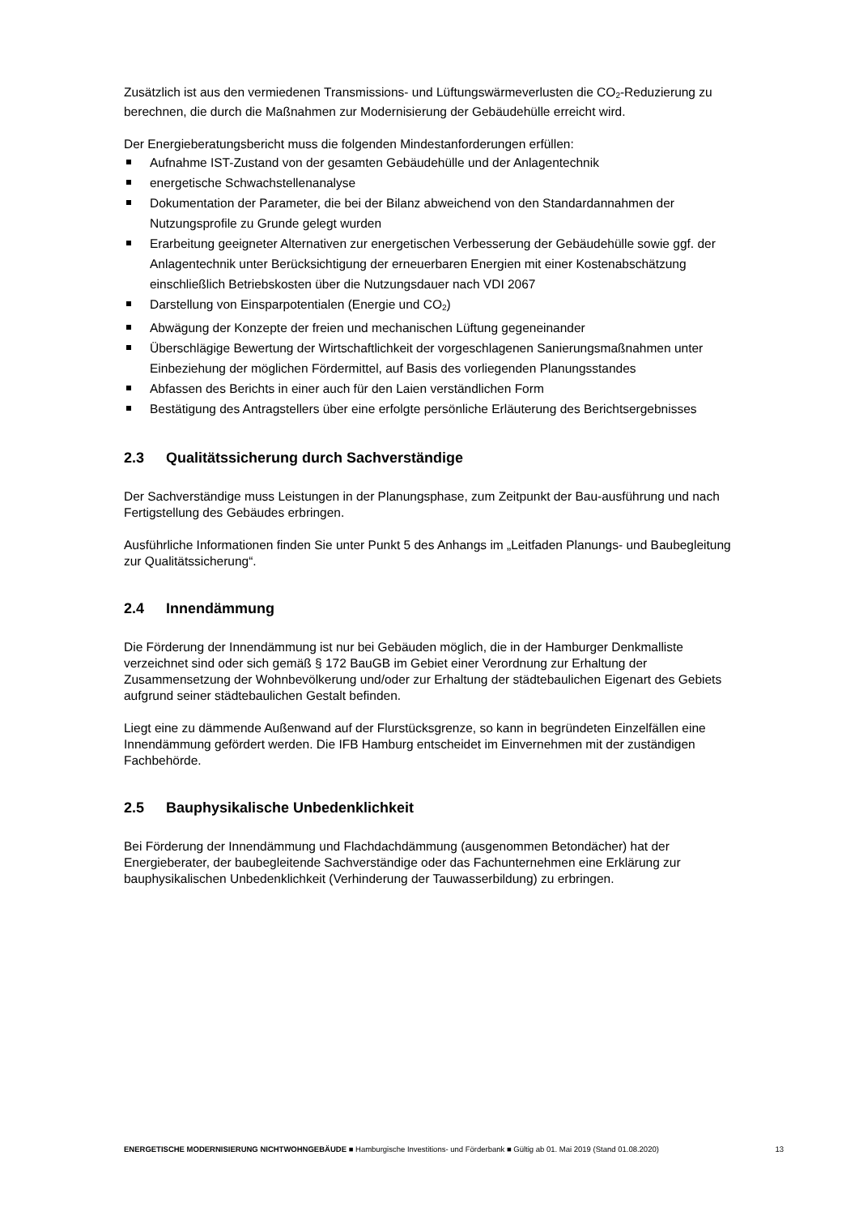Zusätzlich ist aus den vermiedenen Transmissions- und Lüftungswärmeverlusten die CO<sub>2</sub>-Reduzierung zu berechnen, die durch die Maßnahmen zur Modernisierung der Gebäudehülle erreicht wird.
Der Energieberatungsbericht muss die folgenden Mindestanforderungen erfüllen:
Aufnahme IST-Zustand von der gesamten Gebäudehülle und der Anlagentechnik
energetische Schwachstellenanalyse
Dokumentation der Parameter, die bei der Bilanz abweichend von den Standardannahmen der Nutzungsprofile zu Grunde gelegt wurden
Erarbeitung geeigneter Alternativen zur energetischen Verbesserung der Gebäudehülle sowie ggf. der Anlagentechnik unter Berücksichtigung der erneuerbaren Energien mit einer Kostenabschätzung einschließlich Betriebskosten über die Nutzungsdauer nach VDI 2067
Darstellung von Einsparpotentialen (Energie und CO<sub>2</sub>)
Abwägung der Konzepte der freien und mechanischen Lüftung gegeneinander
Überschlägige Bewertung der Wirtschaftlichkeit der vorgeschlagenen Sanierungsmaßnahmen unter Einbeziehung der möglichen Fördermittel, auf Basis des vorliegenden Planungsstandes
Abfassen des Berichts in einer auch für den Laien verständlichen Form
Bestätigung des Antragstellers über eine erfolgte persönliche Erläuterung des Berichtsergebnisses
2.3 Qualitätssicherung durch Sachverständige
Der Sachverständige muss Leistungen in der Planungsphase, zum Zeitpunkt der Bau-ausführung und nach Fertigstellung des Gebäudes erbringen.
Ausführliche Informationen finden Sie unter Punkt 5 des Anhangs im „Leitfaden Planungs- und Baubegleitung zur Qualitätssicherung“.
2.4 Innendämmung
Die Förderung der Innendämmung ist nur bei Gebäuden möglich, die in der Hamburger Denkmalliste verzeichnet sind oder sich gemäß § 172 BauGB im Gebiet einer Verordnung zur Erhaltung der Zusammensetzung der Wohnbevölkerung und/oder zur Erhaltung der städtebaulichen Eigenart des Gebiets aufgrund seiner städtebaulichen Gestalt befinden.
Liegt eine zu dämmende Außenwand auf der Flurstücksgrenze, so kann in begründeten Einzelfällen eine Innendämmung gefördert werden. Die IFB Hamburg entscheidet im Einvernehmen mit der zuständigen Fachbehörde.
2.5 Bauphysikalische Unbedenklichkeit
Bei Förderung der Innendämmung und Flachdachdämmung (ausgenommen Betondächer) hat der Energieberater, der baubegleitende Sachverständige oder das Fachunternehmen eine Erklärung zur bauphysikalischen Unbedenklichkeit (Verhinderung der Tauwasserbildung) zu erbringen.
ENERGETISCHE MODERNISIERUNG NICHTWOHNGEBÄUDE ■ Hamburgische Investitions- und Förderbank ■ Gültig ab 01. Mai 2019 (Stand 01.08.2020) 13